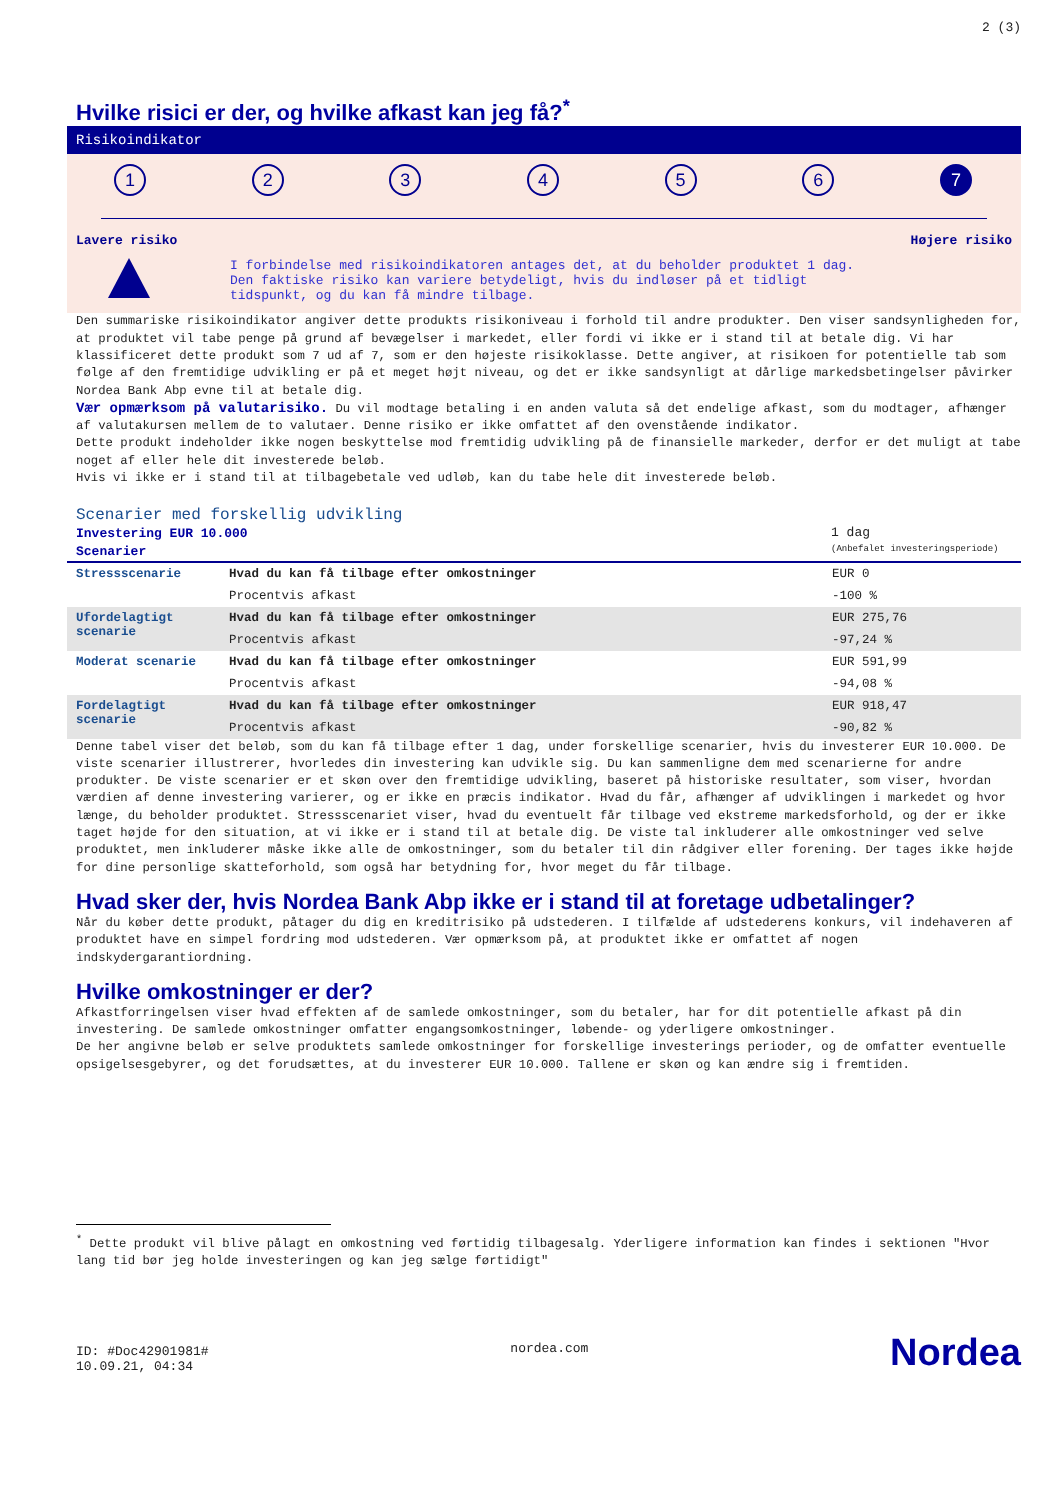2 (3)
Hvilke risici er der, og hvilke afkast kan jeg få?<sup>*</sup>
Risikoindikator
1 2 3 4 5 6 7
Lavere risiko Højere risiko
I forbindelse med risikoindikatoren antages det, at du beholder produktet 1 dag.
Den faktiske risiko kan variere betydeligt, hvis du indløser på et tidligt
tidspunkt, og du kan få mindre tilbage.
Den summariske risikoindikator angiver dette produkts risikoniveau i forhold til andre produkter. Den viser sandsynligheden for, at produktet vil tabe penge på grund af bevægelser i markedet, eller fordi vi ikke er i stand til at betale dig. Vi har klassificeret dette produkt som 7 ud af 7, som er den højeste risikoklasse. Dette angiver, at risikoen for potentielle tab som følge af den fremtidige udvikling er på et meget højt niveau, og det er ikke sandsynligt at dårlige markedsbetingelser påvirker Nordea Bank Abp evne til at betale dig.
Vær opmærksom på valutarisiko. Du vil modtage betaling i en anden valuta så det endelige afkast, som du modtager, afhænger af valutakursen mellem de to valutaer. Denne risiko er ikke omfattet af den ovenstående indikator.
Dette produkt indeholder ikke nogen beskyttelse mod fremtidig udvikling på de finansielle markeder, derfor er det muligt at tabe noget af eller hele dit investerede beløb.
Hvis vi ikke er i stand til at tilbagebetale ved udløb, kan du tabe hele dit investerede beløb.
Scenarier med forskellig udvikling
Investering EUR 10.000
Scenarier
1 dag
(Anbefalet investeringsperiode)
| Stressscenarie | Hvad du kan få tilbage efter omkostninger | EUR 0 |
| | Procentvis afkast | -100 % |
| Ufordelagtigt scenarie | Hvad du kan få tilbage efter omkostninger | EUR 275,76 |
| | Procentvis afkast | -97,24 % |
| Moderat scenarie | Hvad du kan få tilbage efter omkostninger | EUR 591,99 |
| | Procentvis afkast | -94,08 % |
| Fordelagtigt scenarie | Hvad du kan få tilbage efter omkostninger | EUR 918,47 |
| | Procentvis afkast | -90,82 % |
Denne tabel viser det beløb, som du kan få tilbage efter 1 dag, under forskellige scenarier, hvis du investerer EUR 10.000. De viste scenarier illustrerer, hvorledes din investering kan udvikle sig. Du kan sammenligne dem med scenarierne for andre produkter. De viste scenarier er et skøn over den fremtidige udvikling, baseret på historiske resultater, som viser, hvordan værdien af denne investering varierer, og er ikke en præcis indikator. Hvad du får, afhænger af udviklingen i markedet og hvor længe, du beholder produktet. Stressscenariet viser, hvad du eventuelt får tilbage ved ekstreme markedsforhold, og der er ikke taget højde for den situation, at vi ikke er i stand til at betale dig. De viste tal inkluderer alle omkostninger ved selve produktet, men inkluderer måske ikke alle de omkostninger, som du betaler til din rådgiver eller forening. Der tages ikke højde for dine personlige skatteforhold, som også har betydning for, hvor meget du får tilbage.
Hvad sker der, hvis Nordea Bank Abp ikke er i stand til at foretage udbetalinger?
Når du køber dette produkt, påtager du dig en kreditrisiko på udstederen. I tilfælde af udstederens konkurs, vil indehaveren af produktet have en simpel fordring mod udstederen. Vær opmærksom på, at produktet ikke er omfattet af nogen indskydergarantiordning.
Hvilke omkostninger er der?
Afkastforringelsen viser hvad effekten af de samlede omkostninger, som du betaler, har for dit potentielle afkast på din investering. De samlede omkostninger omfatter engangsomkostninger, løbende- og yderligere omkostninger.
De her angivne beløb er selve produktets samlede omkostninger for forskellige investerings perioder, og de omfatter eventuelle opsigelsesgebyrer, og det forudsættes, at du investerer EUR 10.000. Tallene er skøn og kan ændre sig i fremtiden.
<sup>*</sup> Dette produkt vil blive pålagt en omkostning ved førtidig tilbagesalg. Yderligere information kan findes i sektionen "Hvor lang tid bør jeg holde investeringen og kan jeg sælge førtidigt"
ID: #Doc42901981#
10.09.21, 04:34
nordea.com
Nordea